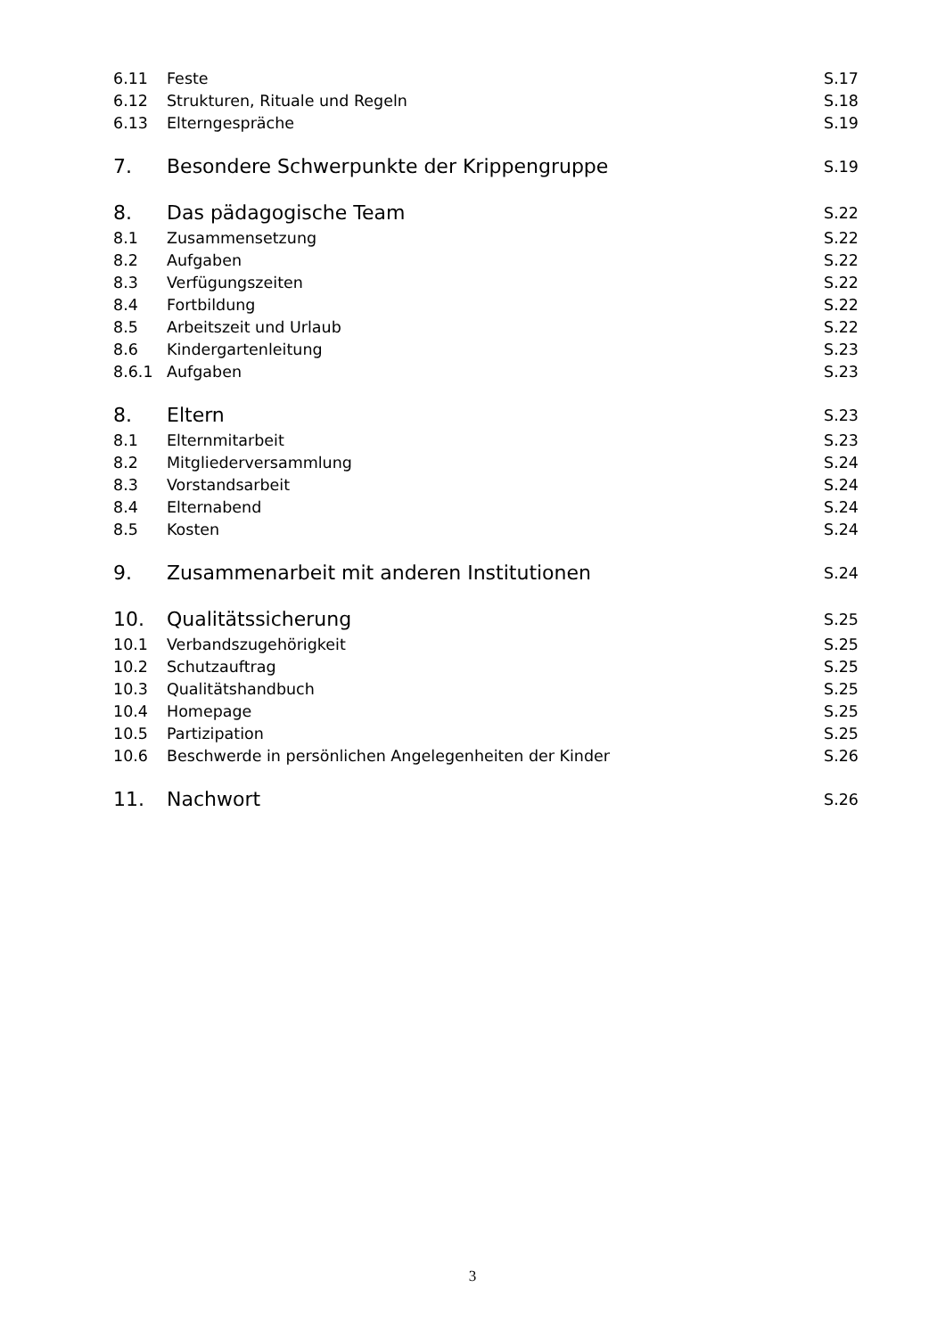6.11 Feste S.17
6.12 Strukturen, Rituale und Regeln S.18
6.13 Elterngespräche S.19
7. Besondere Schwerpunkte der Krippengruppe S.19
8. Das pädagogische Team S.22
8.1 Zusammensetzung S.22
8.2 Aufgaben S.22
8.3 Verfügungszeiten S.22
8.4 Fortbildung S.22
8.5 Arbeitszeit und Urlaub S.22
8.6 Kindergartenleitung S.23
8.6.1 Aufgaben S.23
8. Eltern S.23
8.1 Elternmitarbeit S.23
8.2 Mitgliederversammlung S.24
8.3 Vorstandsarbeit S.24
8.4 Elternabend S.24
8.5 Kosten S.24
9. Zusammenarbeit mit anderen Institutionen S.24
10. Qualitätssicherung S.25
10.1 Verbandszugehörigkeit S.25
10.2 Schutzauftrag S.25
10.3 Qualitätshandbuch S.25
10.4 Homepage S.25
10.5 Partizipation S.25
10.6 Beschwerde in persönlichen Angelegenheiten der Kinder S.26
11. Nachwort S.26
3